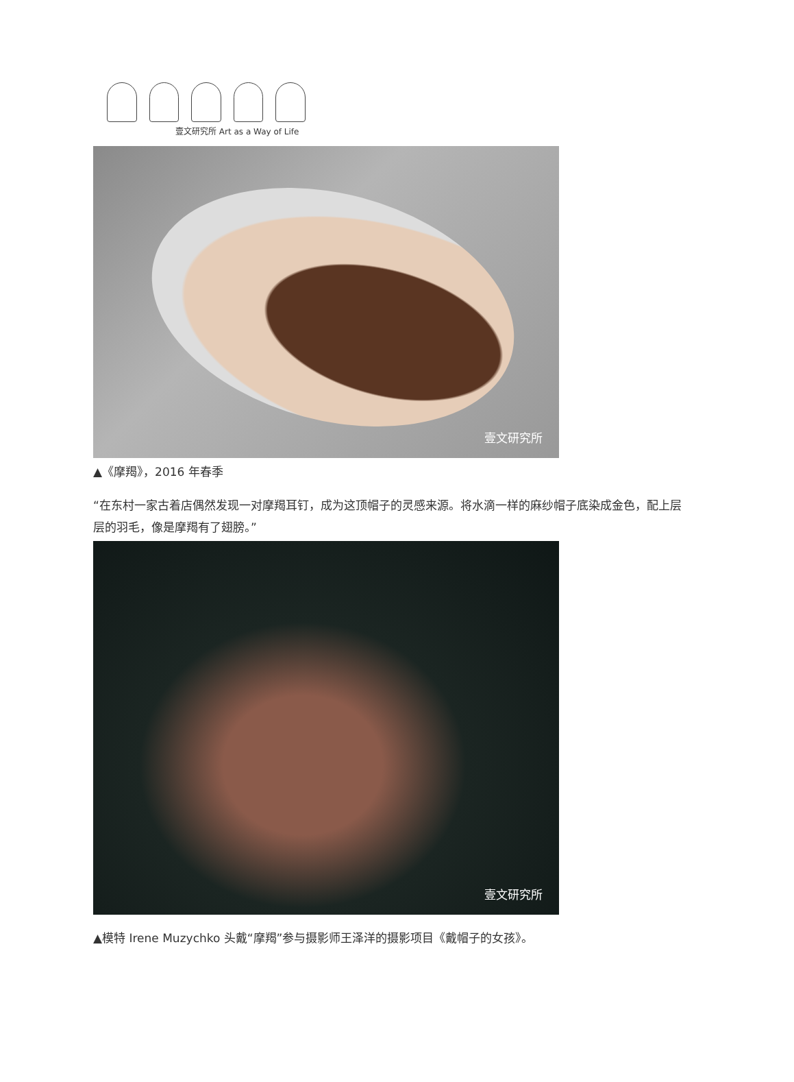壹文研究所 Art as a Way of Life
壹文研究所
▲《摩羯》，2016 年春季
“在东村一家古着店偶然发现一对摩羯耳钉，成为这顶帽子的灵感来源。将水滴一样的麻纱帽子底染成金色，配上层层的羽毛，像是摩羯有了翅膀。”
壹文研究所
▲模特 Irene Muzychko 头戴“摩羯”参与摄影师王泽洋的摄影项目《戴帽子的女孩》。